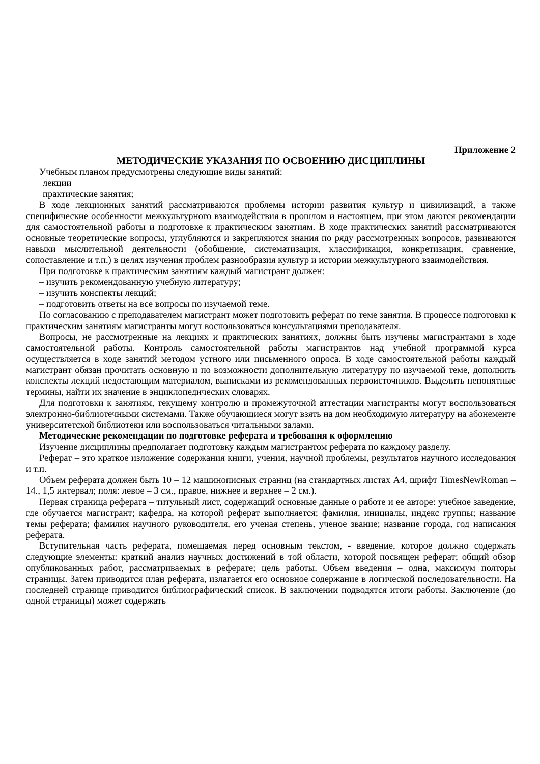Приложение 2
МЕТОДИЧЕСКИЕ УКАЗАНИЯ ПО ОСВОЕНИЮ ДИСЦИПЛИНЫ
Учебным планом предусмотрены следующие виды занятий:
лекции
практические занятия;
В ходе лекционных занятий рассматриваются проблемы истории развития культур и цивилизаций, а также специфические особенности межкультурного взаимодействия в прошлом и настоящем, при этом даются рекомендации для самостоятельной работы и подготовке к практическим занятиям. В ходе практических занятий рассматриваются основные теоретические вопросы, углубляются и закрепляются знания по ряду рассмотренных вопросов, развиваются навыки мыслительной деятельности (обобщение, систематизация, классификация, конкретизация, сравнение, сопоставление и т.п.) в целях изучения проблем разнообразия культур и истории межкультурного взаимодействия.
При подготовке к практическим занятиям каждый магистрант должен:
– изучить рекомендованную учебную литературу;
– изучить конспекты лекций;
– подготовить ответы на все вопросы по изучаемой теме.
По согласованию с преподавателем магистрант может подготовить реферат по теме занятия. В процессе подготовки к практическим занятиям магистранты могут воспользоваться консультациями преподавателя.
Вопросы, не рассмотренные на лекциях и практических занятиях, должны быть изучены магистрантами в ходе самостоятельной работы. Контроль самостоятельной работы магистрантов над учебной программой курса осуществляется в ходе занятий методом устного или письменного опроса. В ходе самостоятельной работы каждый магистрант обязан прочитать основную и по возможности дополнительную литературу по изучаемой теме, дополнить конспекты лекций недостающим материалом, выписками из рекомендованных первоисточников. Выделить непонятные термины, найти их значение в энциклопедических словарях.
Для подготовки к занятиям, текущему контролю и промежуточной аттестации магистранты могут воспользоваться электронно-библиотечными системами. Также обучающиеся могут взять на дом необходимую литературу на абонементе университетской библиотеки или воспользоваться читальными залами.
Методические рекомендации по подготовке реферата и требования к оформлению
Изучение дисциплины предполагает подготовку каждым магистрантом реферата по каждому разделу.
Реферат – это краткое изложение содержания книги, учения, научной проблемы, результатов научного исследования и т.п.
Объем реферата должен быть 10 – 12 машинописных страниц (на стандартных листах А4, шрифт TimesNewRoman – 14., 1,5 интервал; поля: левое – 3 см., правое, нижнее и верхнее – 2 см.).
Первая страница реферата – титульный лист, содержащий основные данные о работе и ее авторе: учебное заведение, где обучается магистрант; кафедра, на которой реферат выполняется; фамилия, инициалы, индекс группы; название темы реферата; фамилия научного руководителя, его ученая степень, ученое звание; название города, год написания реферата.
Вступительная часть реферата, помещаемая перед основным текстом, - введение, которое должно содержать следующие элементы: краткий анализ научных достижений в той области, которой посвящен реферат; общий обзор опубликованных работ, рассматриваемых в реферате; цель работы. Объем введения – одна, максимум полторы страницы. Затем приводится план реферата, излагается его основное содержание в логической последовательности. На последней странице приводится библиографический список. В заключении подводятся итоги работы. Заключение (до одной страницы) может содержать